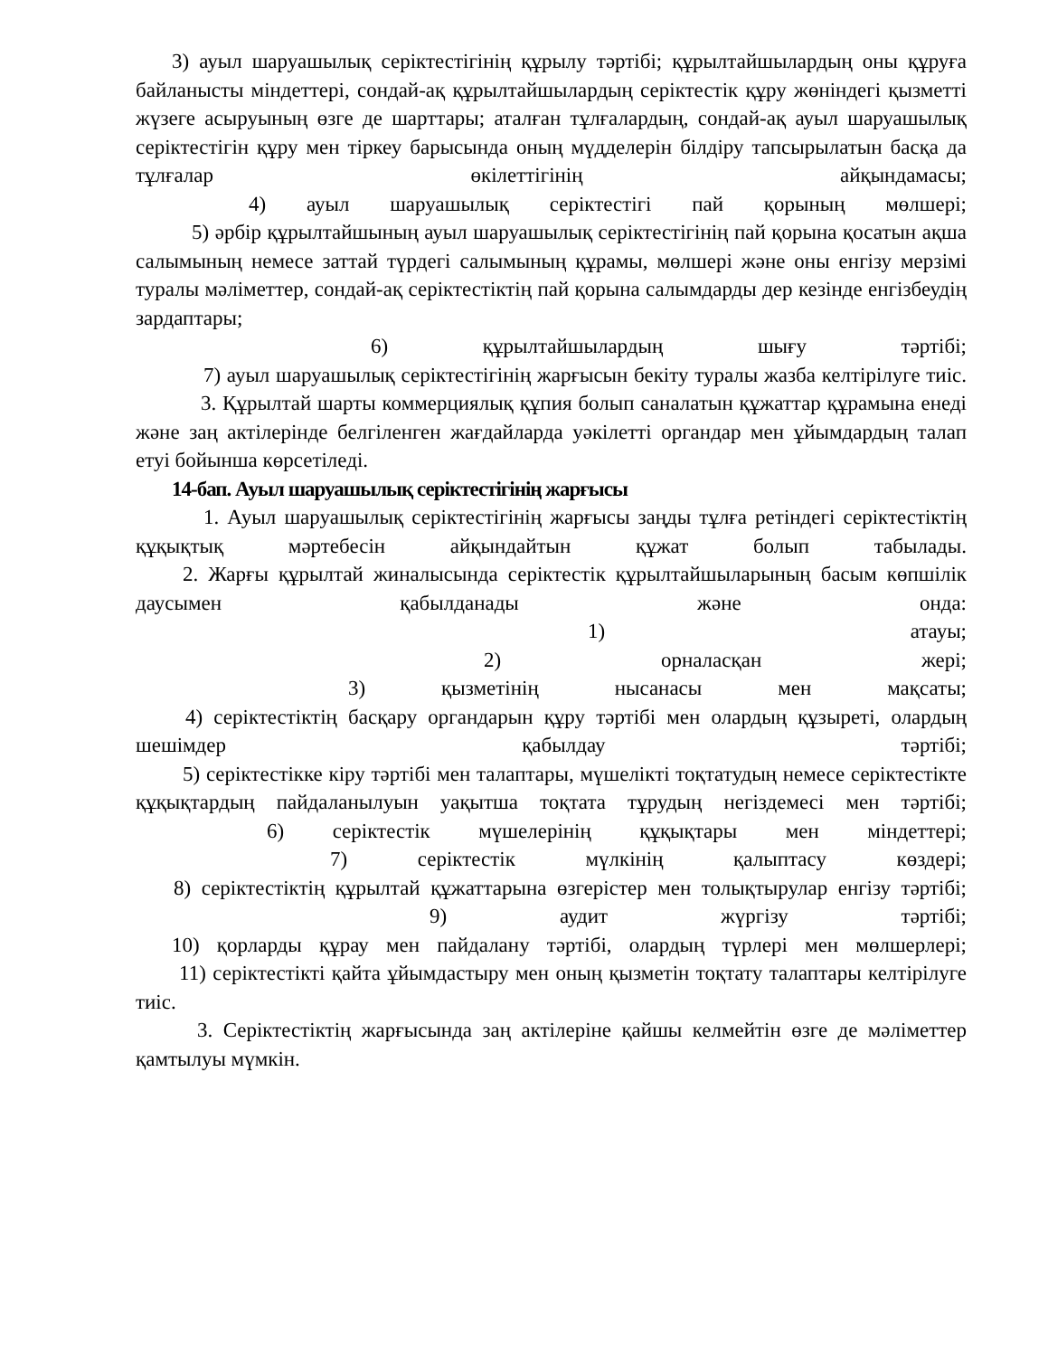3) ауыл шаруашылық серіктестігінің құрылу тәртібі; құрылтайшылардың оны құруға байланысты міндеттері, сондай-ақ құрылтайшылардың серіктестік құру жөніндегі қызметті жүзеге асыруының өзге де шарттары; аталған тұлғалардың, сондай-ақ ауыл шаруашылық серіктестігін құру мен тіркеу барысында оның мүдделерін білдіру тапсырылатын басқа да тұлғалар өкілеттігінің айқындамасы;
4) ауыл шаруашылық серіктестігі пай қорының мөлшері;
5) әрбір құрылтайшының ауыл шаруашылық серіктестігінің пай қорына қосатын ақша салымының немесе заттай түрдегі салымының құрамы, мөлшері және оны енгізу мерзімі туралы мәліметтер, сондай-ақ серіктестіктің пай қорына салымдарды дер кезінде енгізбеудің зардаптары;
6) құрылтайшылардың шығу тәртібі;
7) ауыл шаруашылық серіктестігінің жарғысын бекіту туралы жазба келтірілуге тиіс.
3. Құрылтай шарты коммерциялық құпия болып саналатын құжаттар құрамына енеді және заң актілерінде белгіленген жағдайларда уәкілетті органдар мен ұйымдардың талап етуі бойынша көрсетіледі.
14-бап. Ауыл шаруашылық серіктестігінің жарғысы
1. Ауыл шаруашылық серіктестігінің жарғысы заңды тұлға ретіндегі серіктестіктің құқықтық мәртебесін айқындайтын құжат болып табылады.
2. Жарғы құрылтай жиналысында серіктестік құрылтайшыларының басым көпшілік даусымен қабылданады және онда:
1) атауы;
2) орналасқан жері;
3) қызметінің нысанасы мен мақсаты;
4) серіктестіктің басқару органдарын құру тәртібі мен олардың құзыреті, олардың шешімдер қабылдау тәртібі;
5) серіктестікке кіру тәртібі мен талаптары, мүшелікті тоқтатудың немесе серіктестікте құқықтардың пайдаланылуын уақытша тоқтата тұрудың негіздемесі мен тәртібі;
6) серіктестік мүшелерінің құқықтары мен міндеттері;
7) серіктестік мүлкінің қалыптасу көздері;
8) серіктестіктің құрылтай құжаттарына өзгерістер мен толықтырулар енгізу тәртібі;
9) аудит жүргізу тәртібі;
10) қорларды құрау мен пайдалану тәртібі, олардың түрлері мен мөлшерлері;
11) серіктестікті қайта ұйымдастыру мен оның қызметін тоқтату талаптары келтірілуге тиіс.
3. Серіктестіктің жарғысында заң актілеріне қайшы келмейтін өзге де мәліметтер қамтылуы мүмкін.